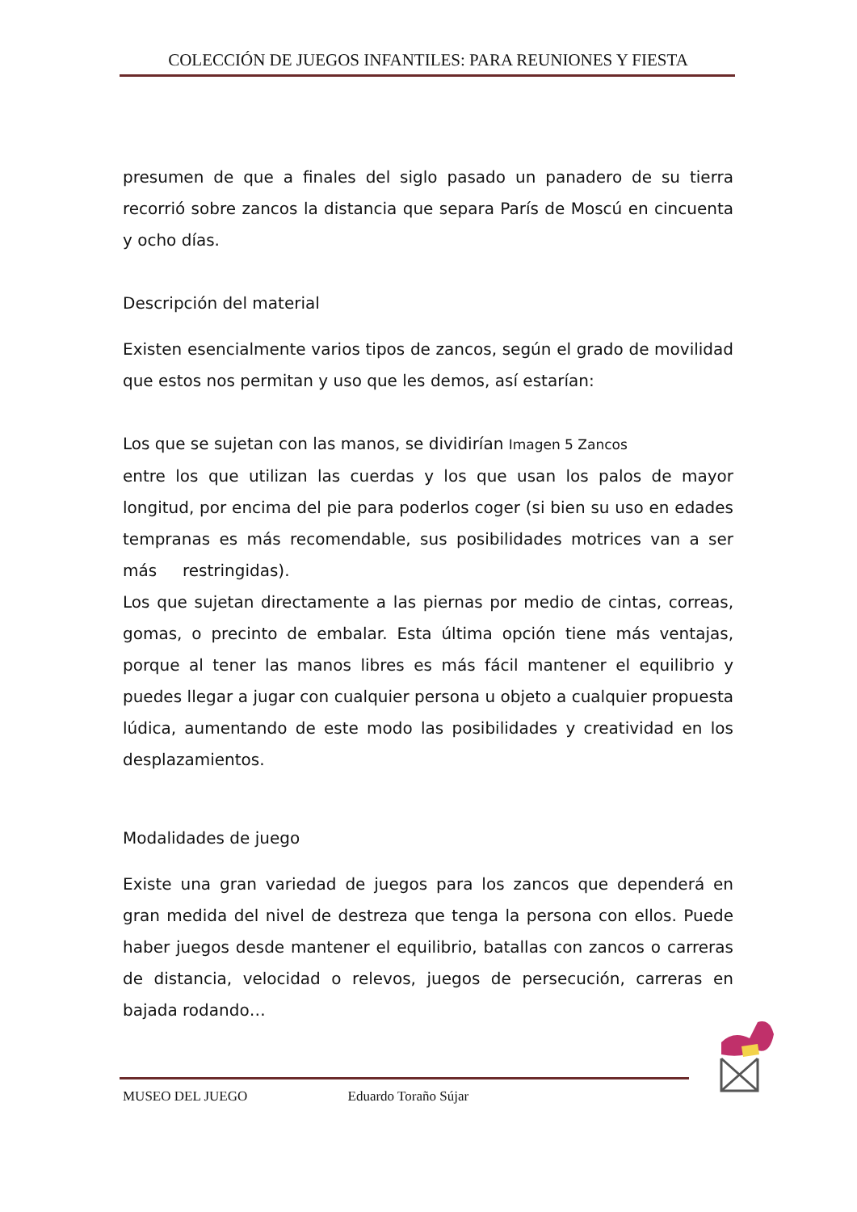COLECCIÓN DE JUEGOS INFANTILES: PARA REUNIONES Y FIESTA
presumen de que a finales del siglo pasado un panadero de su tierra recorrió sobre zancos la distancia que separa París de Moscú en cincuenta y ocho días.
Descripción del material
Existen esencialmente varios tipos de zancos, según el grado de movilidad que estos nos permitan y uso que les demos, así estarían:
Los que se sujetan con las manos, se dividirían Imagen 5 Zancos
entre los que utilizan las cuerdas y los que usan los palos de mayor longitud, por encima del pie para poderlos coger (si bien su uso en edades tempranas es más recomendable, sus posibilidades motrices van a ser más restringidas).
Los que sujetan directamente a las piernas por medio de cintas, correas, gomas, o precinto de embalar. Esta última opción tiene más ventajas, porque al tener las manos libres es más fácil mantener el equilibrio y puedes llegar a jugar con cualquier persona u objeto a cualquier propuesta lúdica, aumentando de este modo las posibilidades y creatividad en los desplazamientos.
Modalidades de juego
Existe una gran variedad de juegos para los zancos que dependerá en gran medida del nivel de destreza que tenga la persona con ellos. Puede haber juegos desde mantener el equilibrio, batallas con zancos o carreras de distancia, velocidad o relevos, juegos de persecución, carreras en bajada rodando…
MUSEO DEL JUEGO Eduardo Toraño Sújar